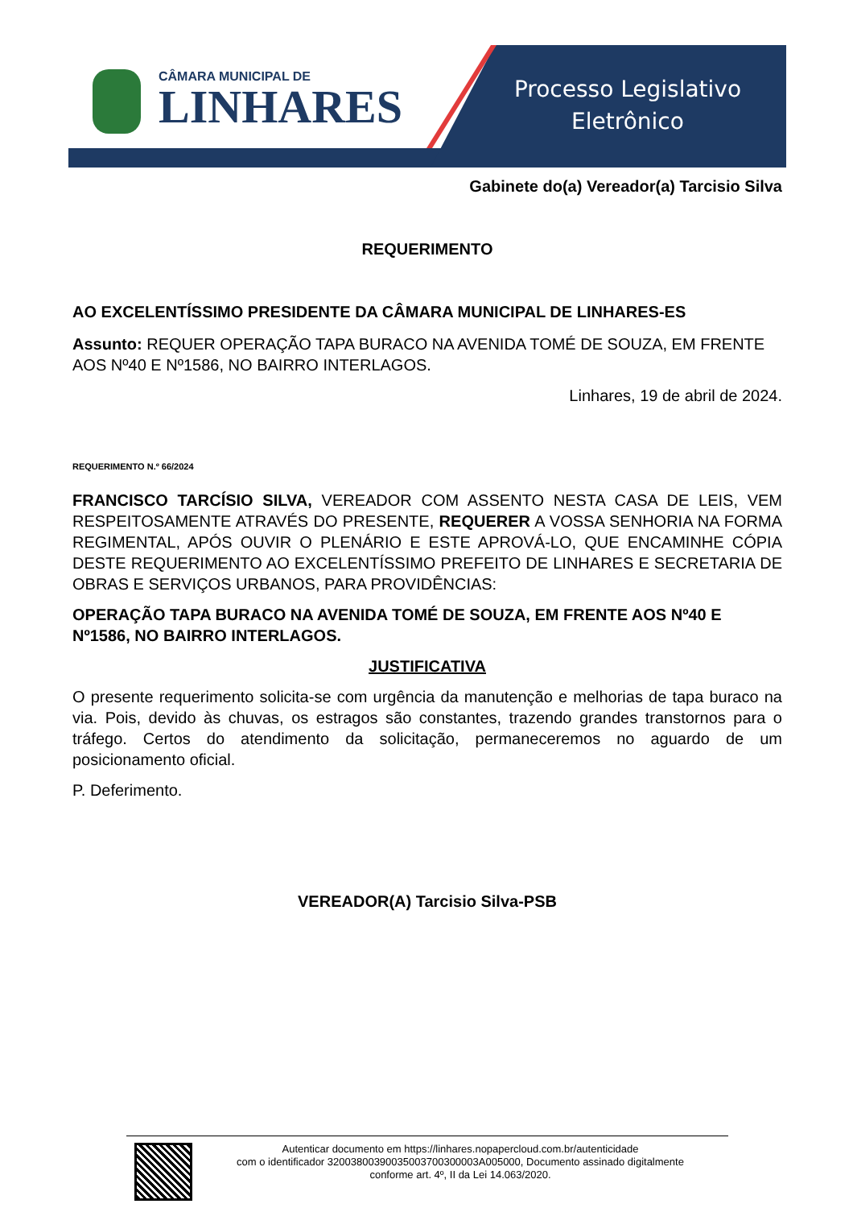CÂMARA MUNICIPAL DE
LINHARES
Processo Legislativo
Eletrônico
Gabinete do(a) Vereador(a) Tarcisio Silva
REQUERIMENTO
AO EXCELENTÍSSIMO PRESIDENTE DA CÂMARA MUNICIPAL DE LINHARES-ES
Assunto: REQUER OPERAÇÃO TAPA BURACO NA AVENIDA TOMÉ DE SOUZA, EM FRENTE AOS Nº40 E Nº1586, NO BAIRRO INTERLAGOS.
Linhares, 19 de abril de 2024.
REQUERIMENTO N.º 66/2024
FRANCISCO TARCÍSIO SILVA, VEREADOR COM ASSENTO NESTA CASA DE LEIS, VEM RESPEITOSAMENTE ATRAVÉS DO PRESENTE, REQUERER A VOSSA SENHORIA NA FORMA REGIMENTAL, APÓS OUVIR O PLENÁRIO E ESTE APROVÁ-LO, QUE ENCAMINHE CÓPIA DESTE REQUERIMENTO AO EXCELENTÍSSIMO PREFEITO DE LINHARES E SECRETARIA DE OBRAS E SERVIÇOS URBANOS, PARA PROVIDÊNCIAS:
OPERAÇÃO TAPA BURACO NA AVENIDA TOMÉ DE SOUZA, EM FRENTE AOS Nº40 E Nº1586, NO BAIRRO INTERLAGOS.
JUSTIFICATIVA
O presente requerimento solicita-se com urgência da manutenção e melhorias de tapa buraco na via. Pois, devido às chuvas, os estragos são constantes, trazendo grandes transtornos para o tráfego. Certos do atendimento da solicitação, permaneceremos no aguardo de um posicionamento oficial.
P. Deferimento.
VEREADOR(A) Tarcisio Silva-PSB
Autenticar documento em https://linhares.nopapercloud.com.br/autenticidade
com o identificador 32003800390035003700300003A005000, Documento assinado digitalmente
conforme art. 4º, II da Lei 14.063/2020.